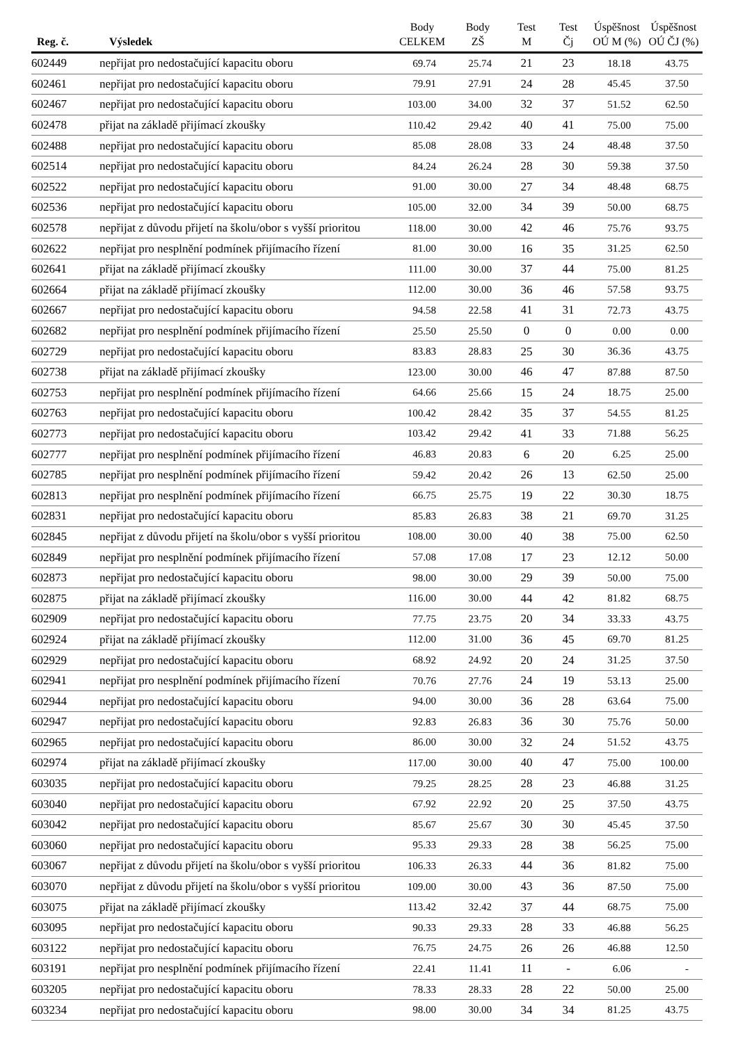| Reg. č. | Výsledek | Body CELKEM | Body ZŠ | Test M | Test Čj | Úspěšnost OÚ M (%) | Úspěšnost OÚ ČJ (%) |
| --- | --- | --- | --- | --- | --- | --- | --- |
| 602449 | nepřijat pro nedostačující kapacitu oboru | 69.74 | 25.74 | 21 | 23 | 18.18 | 43.75 |
| 602461 | nepřijat pro nedostačující kapacitu oboru | 79.91 | 27.91 | 24 | 28 | 45.45 | 37.50 |
| 602467 | nepřijat pro nedostačující kapacitu oboru | 103.00 | 34.00 | 32 | 37 | 51.52 | 62.50 |
| 602478 | přijat na základě přijímací zkoušky | 110.42 | 29.42 | 40 | 41 | 75.00 | 75.00 |
| 602488 | nepřijat pro nedostačující kapacitu oboru | 85.08 | 28.08 | 33 | 24 | 48.48 | 37.50 |
| 602514 | nepřijat pro nedostačující kapacitu oboru | 84.24 | 26.24 | 28 | 30 | 59.38 | 37.50 |
| 602522 | nepřijat pro nedostačující kapacitu oboru | 91.00 | 30.00 | 27 | 34 | 48.48 | 68.75 |
| 602536 | nepřijat pro nedostačující kapacitu oboru | 105.00 | 32.00 | 34 | 39 | 50.00 | 68.75 |
| 602578 | nepřijat z důvodu přijetí na školu/obor s vyšší prioritou | 118.00 | 30.00 | 42 | 46 | 75.76 | 93.75 |
| 602622 | nepřijat pro nesplnění podmínek přijímacího řízení | 81.00 | 30.00 | 16 | 35 | 31.25 | 62.50 |
| 602641 | přijat na základě přijímací zkoušky | 111.00 | 30.00 | 37 | 44 | 75.00 | 81.25 |
| 602664 | přijat na základě přijímací zkoušky | 112.00 | 30.00 | 36 | 46 | 57.58 | 93.75 |
| 602667 | nepřijat pro nedostačující kapacitu oboru | 94.58 | 22.58 | 41 | 31 | 72.73 | 43.75 |
| 602682 | nepřijat pro nesplnění podmínek přijímacího řízení | 25.50 | 25.50 | 0 | 0 | 0.00 | 0.00 |
| 602729 | nepřijat pro nedostačující kapacitu oboru | 83.83 | 28.83 | 25 | 30 | 36.36 | 43.75 |
| 602738 | přijat na základě přijímací zkoušky | 123.00 | 30.00 | 46 | 47 | 87.88 | 87.50 |
| 602753 | nepřijat pro nesplnění podmínek přijímacího řízení | 64.66 | 25.66 | 15 | 24 | 18.75 | 25.00 |
| 602763 | nepřijat pro nedostačující kapacitu oboru | 100.42 | 28.42 | 35 | 37 | 54.55 | 81.25 |
| 602773 | nepřijat pro nedostačující kapacitu oboru | 103.42 | 29.42 | 41 | 33 | 71.88 | 56.25 |
| 602777 | nepřijat pro nesplnění podmínek přijímacího řízení | 46.83 | 20.83 | 6 | 20 | 6.25 | 25.00 |
| 602785 | nepřijat pro nesplnění podmínek přijímacího řízení | 59.42 | 20.42 | 26 | 13 | 62.50 | 25.00 |
| 602813 | nepřijat pro nesplnění podmínek přijímacího řízení | 66.75 | 25.75 | 19 | 22 | 30.30 | 18.75 |
| 602831 | nepřijat pro nedostačující kapacitu oboru | 85.83 | 26.83 | 38 | 21 | 69.70 | 31.25 |
| 602845 | nepřijat z důvodu přijetí na školu/obor s vyšší prioritou | 108.00 | 30.00 | 40 | 38 | 75.00 | 62.50 |
| 602849 | nepřijat pro nesplnění podmínek přijímacího řízení | 57.08 | 17.08 | 17 | 23 | 12.12 | 50.00 |
| 602873 | nepřijat pro nedostačující kapacitu oboru | 98.00 | 30.00 | 29 | 39 | 50.00 | 75.00 |
| 602875 | přijat na základě přijímací zkoušky | 116.00 | 30.00 | 44 | 42 | 81.82 | 68.75 |
| 602909 | nepřijat pro nedostačující kapacitu oboru | 77.75 | 23.75 | 20 | 34 | 33.33 | 43.75 |
| 602924 | přijat na základě přijímací zkoušky | 112.00 | 31.00 | 36 | 45 | 69.70 | 81.25 |
| 602929 | nepřijat pro nedostačující kapacitu oboru | 68.92 | 24.92 | 20 | 24 | 31.25 | 37.50 |
| 602941 | nepřijat pro nesplnění podmínek přijímacího řízení | 70.76 | 27.76 | 24 | 19 | 53.13 | 25.00 |
| 602944 | nepřijat pro nedostačující kapacitu oboru | 94.00 | 30.00 | 36 | 28 | 63.64 | 75.00 |
| 602947 | nepřijat pro nedostačující kapacitu oboru | 92.83 | 26.83 | 36 | 30 | 75.76 | 50.00 |
| 602965 | nepřijat pro nedostačující kapacitu oboru | 86.00 | 30.00 | 32 | 24 | 51.52 | 43.75 |
| 602974 | přijat na základě přijímací zkoušky | 117.00 | 30.00 | 40 | 47 | 75.00 | 100.00 |
| 603035 | nepřijat pro nedostačující kapacitu oboru | 79.25 | 28.25 | 28 | 23 | 46.88 | 31.25 |
| 603040 | nepřijat pro nedostačující kapacitu oboru | 67.92 | 22.92 | 20 | 25 | 37.50 | 43.75 |
| 603042 | nepřijat pro nedostačující kapacitu oboru | 85.67 | 25.67 | 30 | 30 | 45.45 | 37.50 |
| 603060 | nepřijat pro nedostačující kapacitu oboru | 95.33 | 29.33 | 28 | 38 | 56.25 | 75.00 |
| 603067 | nepřijat z důvodu přijetí na školu/obor s vyšší prioritou | 106.33 | 26.33 | 44 | 36 | 81.82 | 75.00 |
| 603070 | nepřijat z důvodu přijetí na školu/obor s vyšší prioritou | 109.00 | 30.00 | 43 | 36 | 87.50 | 75.00 |
| 603075 | přijat na základě přijímací zkoušky | 113.42 | 32.42 | 37 | 44 | 68.75 | 75.00 |
| 603095 | nepřijat pro nedostačující kapacitu oboru | 90.33 | 29.33 | 28 | 33 | 46.88 | 56.25 |
| 603122 | nepřijat pro nedostačující kapacitu oboru | 76.75 | 24.75 | 26 | 26 | 46.88 | 12.50 |
| 603191 | nepřijat pro nesplnění podmínek přijímacího řízení | 22.41 | 11.41 | 11 | - | 6.06 | - |
| 603205 | nepřijat pro nedostačující kapacitu oboru | 78.33 | 28.33 | 28 | 22 | 50.00 | 25.00 |
| 603234 | nepřijat pro nedostačující kapacitu oboru | 98.00 | 30.00 | 34 | 34 | 81.25 | 43.75 |